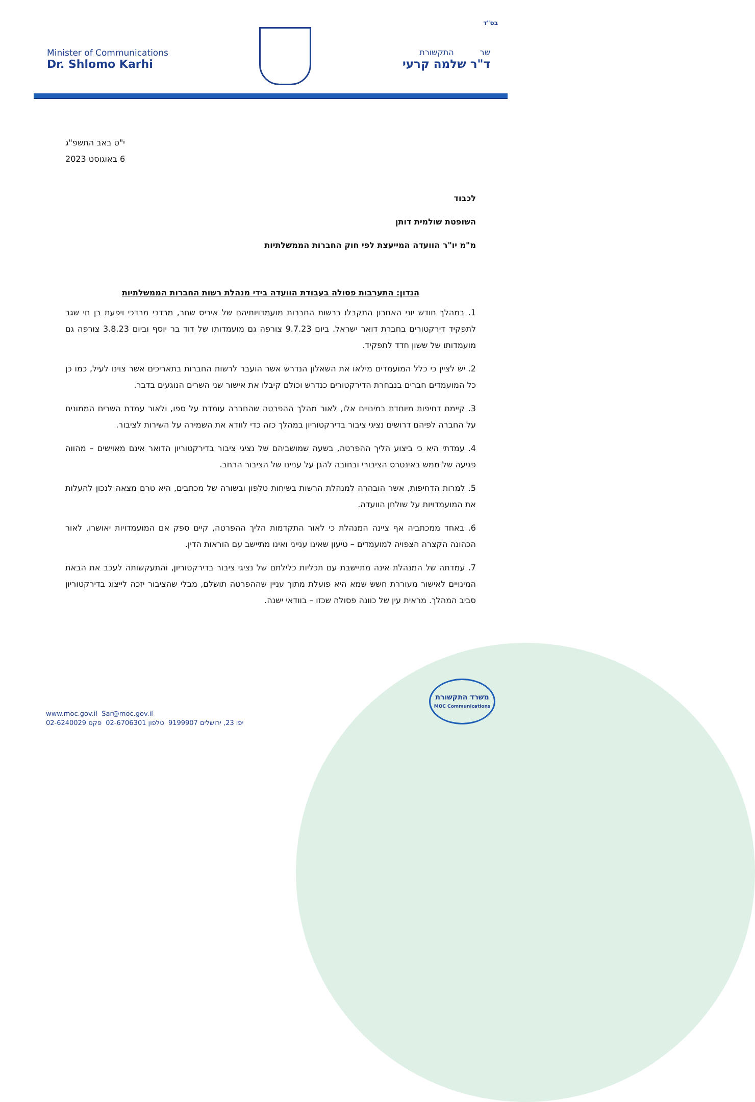בס"ד
Minister of Communications
Dr. Shlomo Karhi
שר התקשורת
ד"ר שלמה קרעי
י"ט באב התשפ"ג
6 באוגוסט 2023
לכבוד
השופטת שולמית דותן
מ"מ יו"ר הוועדה המייעצת לפי חוק החברות הממשלתיות
הנדון: התערבות פסולה בעבודת הוועדה בידי מנהלת רשות החברות הממשלתיות
1. במהלך חודש יוני האחרון התקבלו ברשות החברות מועמדויותיהם של איריס שחר, מרדכי מרדכי ויפעת בן חי שגב לתפקיד דירקטורים בחברת דואר ישראל. ביום 9.7.23 צורפה גם מועמדותו של דוד בר יוסף וביום 3.8.23 צורפה גם מועמדותו של ששון חדד לתפקיד.
2. יש לציין כי כלל המועמדים מילאו את השאלון הנדרש אשר הועבר לרשות החברות בתאריכים אשר צוינו לעיל, כמו כן כל המועמדים חברים בנבחרת הדירקטורים כנדרש וכולם קיבלו את אישור שני השרים הנוגעים בדבר.
3. קיימת דחיפות מיוחדת במינויים אלו, לאור מהלך ההפרטה שהחברה עומדת על ספו, ולאור עמדת השרים הממונים על החברה לפיהם דרושים נציגי ציבור בדירקטוריון במהלך כזה כדי לוודא את השמירה על השירות לציבור.
4. עמדתי היא כי ביצוע הליך ההפרטה, בשעה שמושביהם של נציגי ציבור בדירקטוריון הדואר אינם מאוישים – מהווה פגיעה של ממש באינטרס הציבורי ובחובה להגן על עניינו של הציבור הרחב.
5. למרות הדחיפות, אשר הובהרה למנהלת הרשות בשיחות טלפון ובשורה של מכתבים, היא טרם מצאה לנכון להעלות את המועמדויות על שולחן הוועדה.
6. באחד ממכתביה אף ציינה המנהלת כי לאור התקדמות הליך ההפרטה, קיים ספק אם המועמדויות יאושרו, לאור הכהונה הקצרה הצפויה למועמדים – טיעון שאינו ענייני ואינו מתיישב עם הוראות הדין.
7. עמדתה של המנהלת אינה מתיישבת עם תכליות כלילתם של נציגי ציבור בדירקטוריון, והתעקשותה לעכב את הבאת המינויים לאישור מעוררת חשש שמא היא פועלת מתוך עניין שההפרטה תושלם, מבלי שהציבור יזכה לייצוג בדירקטוריון סביב המהלך. מראית עין של כוונה פסולה שכזו – בוודאי ישנה.
משרד התקשורת
MOC Communications
www.moc.gov.il Sar@moc.gov.il
יפו 23, ירושלים 9199907 טלפון 02-6706301 פקס 02-6240029